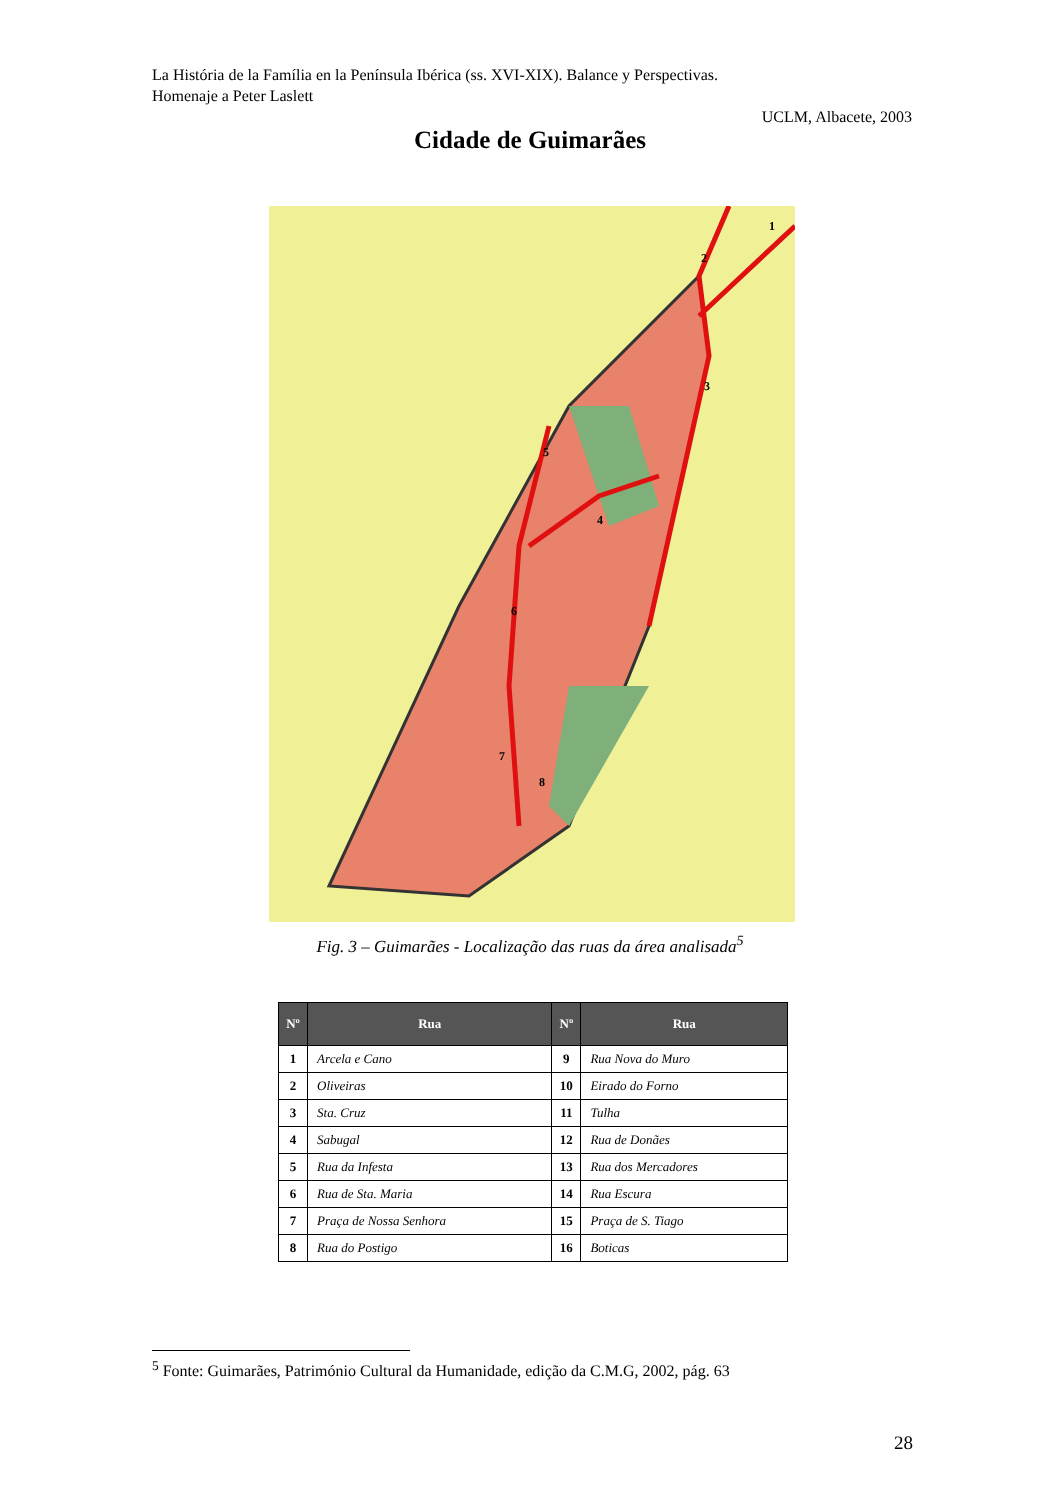La História de la Família en la Península Ibérica (ss. XVI-XIX). Balance y Perspectivas.
Homenaje a Peter Laslett
UCLM, Albacete, 2003
Cidade de Guimarães
1
2
3
4
5
6
7
8
Fig. 3 – Guimarães - Localização das ruas da área analisada<sup>5</sup>
| Nº | Rua | Nº | Rua |
| --- | --- | --- | --- |
| 1 | Arcela e Cano | 9 | Rua Nova do Muro |
| 2 | Oliveiras | 10 | Eirado do Forno |
| 3 | Sta. Cruz | 11 | Tulha |
| 4 | Sabugal | 12 | Rua de Donães |
| 5 | Rua da Infesta | 13 | Rua dos Mercadores |
| 6 | Rua de Sta. Maria | 14 | Rua Escura |
| 7 | Praça de Nossa Senhora | 15 | Praça de S. Tiago |
| 8 | Rua do Postigo | 16 | Boticas |
<sup>5</sup> Fonte: Guimarães, Património Cultural da Humanidade, edição da C.M.G, 2002, pág. 63
28